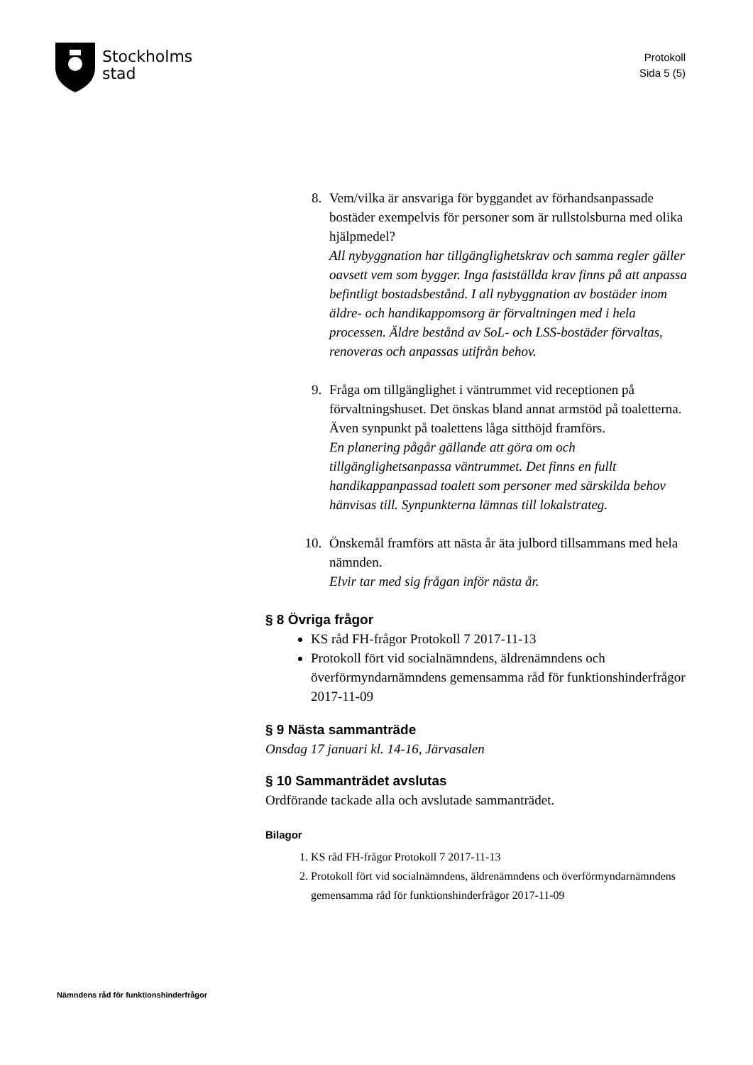Stockholms
stad
Protokoll
Sida 5 (5)
8. Vem/vilka är ansvariga för byggandet av förhandsanpassade bostäder exempelvis för personer som är rullstolsburna med olika hjälpmedel?
All nybyggnation har tillgänglighetskrav och samma regler gäller oavsett vem som bygger. Inga fastställda krav finns på att anpassa befintligt bostadsbestånd. I all nybyggnation av bostäder inom äldre- och handikappomsorg är förvaltningen med i hela processen. Äldre bestånd av SoL- och LSS-bostäder förvaltas, renoveras och anpassas utifrån behov.
9. Fråga om tillgänglighet i väntrummet vid receptionen på förvaltningshuset. Det önskas bland annat armstöd på toaletterna. Även synpunkt på toalettens låga sitthöjd framförs.
En planering pågår gällande att göra om och tillgänglighetsanpassa väntrummet. Det finns en fullt handikappanpassad toalett som personer med särskilda behov hänvisas till. Synpunkterna lämnas till lokalstrateg.
10. Önskemål framförs att nästa år äta julbord tillsammans med hela nämnden.
Elvir tar med sig frågan inför nästa år.
§ 8 Övriga frågor
KS råd FH-frågor Protokoll 7 2017-11-13
Protokoll fört vid socialnämndens, äldrenämndens och överförmyndarnämndens gemensamma råd för funktionshinderfrågor 2017-11-09
§ 9 Nästa sammanträde
Onsdag 17 januari kl. 14-16, Järvasalen
§ 10 Sammanträdet avslutas
Ordförande tackade alla och avslutade sammanträdet.
Bilagor
1. KS råd FH-frågor Protokoll 7 2017-11-13
2. Protokoll fört vid socialnämndens, äldrenämndens och överförmyndarnämndens gemensamma råd för funktionshinderfrågor 2017-11-09
Nämndens råd för funktionshinderfrågor